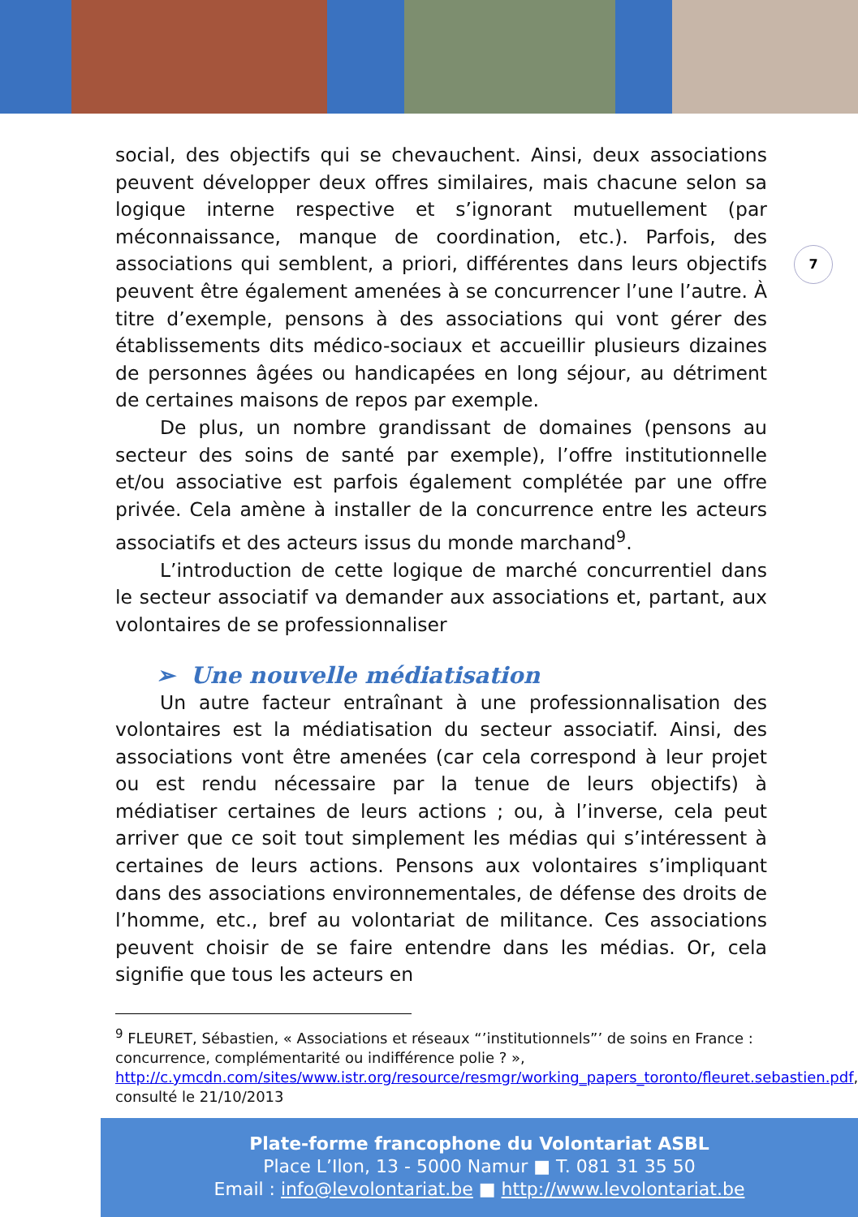7
social, des objectifs qui se chevauchent. Ainsi, deux associations peuvent développer deux offres similaires, mais chacune selon sa logique interne respective et s’ignorant mutuellement (par méconnaissance, manque de coordination, etc.). Parfois, des associations qui semblent, a priori, différentes dans leurs objectifs peuvent être également amenées à se concurrencer l’une l’autre. À titre d’exemple, pensons à des associations qui vont gérer des établissements dits médico-sociaux et accueillir plusieurs dizaines de personnes âgées ou handicapées en long séjour, au détriment de certaines maisons de repos par exemple.
De plus, un nombre grandissant de domaines (pensons au secteur des soins de santé par exemple), l’offre institutionnelle et/ou associative est parfois également complétée par une offre privée. Cela amène à installer de la concurrence entre les acteurs associatifs et des acteurs issus du monde marchand<sup>9</sup>.
L’introduction de cette logique de marché concurrentiel dans le secteur associatif va demander aux associations et, partant, aux volontaires de se professionnaliser
➢ Une nouvelle médiatisation
Un autre facteur entraînant à une professionnalisation des volontaires est la médiatisation du secteur associatif. Ainsi, des associations vont être amenées (car cela correspond à leur projet ou est rendu nécessaire par la tenue de leurs objectifs) à médiatiser certaines de leurs actions ; ou, à l’inverse, cela peut arriver que ce soit tout simplement les médias qui s’intéressent à certaines de leurs actions. Pensons aux volontaires s’impliquant dans des associations environnementales, de défense des droits de l’homme, etc., bref au volontariat de militance. Ces associations peuvent choisir de se faire entendre dans les médias. Or, cela signifie que tous les acteurs en
<sup>9</sup> FLEURET, Sébastien, « Associations et réseaux “’institutionnels”’ de soins en France : concurrence, complémentarité ou indifférence polie ? », http://c.ymcdn.com/sites/www.istr.org/resource/resmgr/working_papers_toronto/fleuret.sebastien.pdf, consulté le 21/10/2013
Plate-forme francophone du Volontariat ASBL
Place L’Ilon, 13 - 5000 Namur ■ T. 081 31 35 50
Email : info@levolontariat.be ■ http://www.levolontariat.be